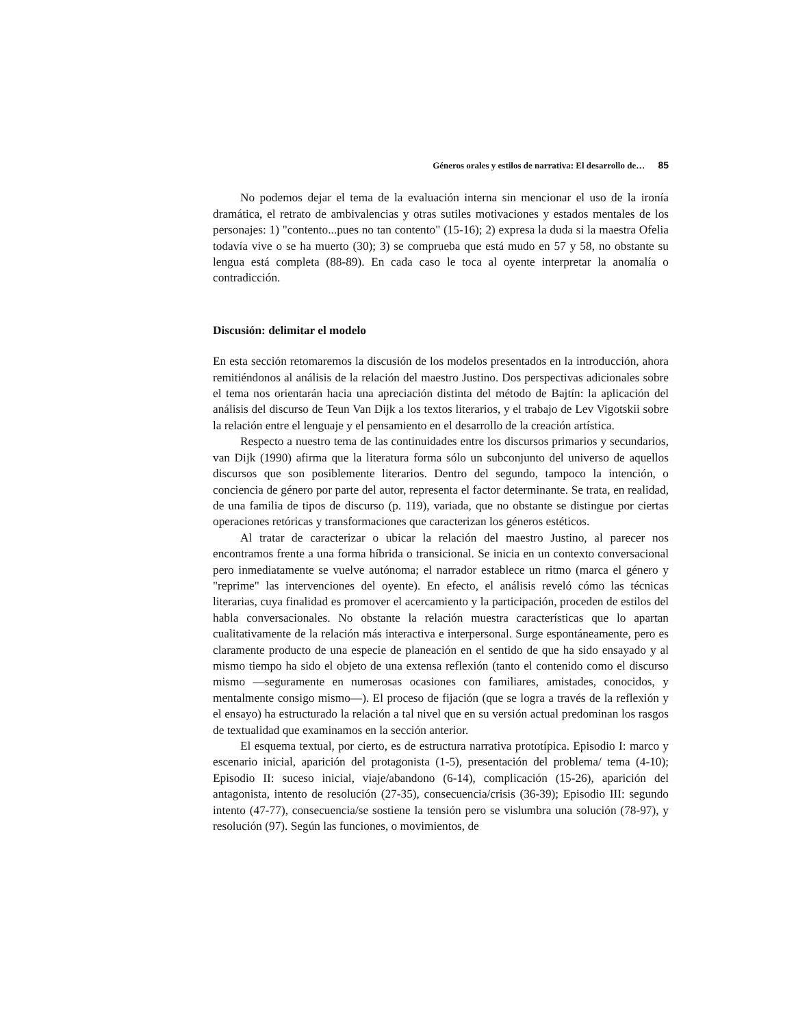Géneros orales y estilos de narrativa: El desarrollo de… 85
No podemos dejar el tema de la evaluación interna sin mencionar el uso de la ironía dramática, el retrato de ambivalencias y otras sutiles motivaciones y estados mentales de los personajes: 1) "contento...pues no tan contento" (15-16); 2) expresa la duda si la maestra Ofelia todavía vive o se ha muerto (30); 3) se comprueba que está mudo en 57 y 58, no obstante su lengua está completa (88-89). En cada caso le toca al oyente interpretar la anomalía o contradicción.
Discusión: delimitar el modelo
En esta sección retomaremos la discusión de los modelos presentados en la introducción, ahora remitiéndonos al análisis de la relación del maestro Justino. Dos perspectivas adicionales sobre el tema nos orientarán hacia una apreciación distinta del método de Bajtín: la aplicación del análisis del discurso de Teun Van Dijk a los textos literarios, y el trabajo de Lev Vigotskii sobre la relación entre el lenguaje y el pensamiento en el desarrollo de la creación artística.
Respecto a nuestro tema de las continuidades entre los discursos primarios y secundarios, van Dijk (1990) afirma que la literatura forma sólo un subconjunto del universo de aquellos discursos que son posiblemente literarios. Dentro del segundo, tampoco la intención, o conciencia de género por parte del autor, representa el factor determinante. Se trata, en realidad, de una familia de tipos de discurso (p. 119), variada, que no obstante se distingue por ciertas operaciones retóricas y transformaciones que caracterizan los géneros estéticos.
Al tratar de caracterizar o ubicar la relación del maestro Justino, al parecer nos encontramos frente a una forma híbrida o transicional. Se inicia en un contexto conversacional pero inmediatamente se vuelve autónoma; el narrador establece un ritmo (marca el género y "reprime" las intervenciones del oyente). En efecto, el análisis reveló cómo las técnicas literarias, cuya finalidad es promover el acercamiento y la participación, proceden de estilos del habla conversacionales. No obstante la relación muestra características que lo apartan cualitativamente de la relación más interactiva e interpersonal. Surge espontáneamente, pero es claramente producto de una especie de planeación en el sentido de que ha sido ensayado y al mismo tiempo ha sido el objeto de una extensa reflexión (tanto el contenido como el discurso mismo —seguramente en numerosas ocasiones con familiares, amistades, conocidos, y mentalmente consigo mismo—). El proceso de fijación (que se logra a través de la reflexión y el ensayo) ha estructurado la relación a tal nivel que en su versión actual predominan los rasgos de textualidad que examinamos en la sección anterior.
El esquema textual, por cierto, es de estructura narrativa prototípica. Episodio I: marco y escenario inicial, aparición del protagonista (1-5), presentación del problema/ tema (4-10); Episodio II: suceso inicial, viaje/abandono (6-14), complicación (15-26), aparición del antagonista, intento de resolución (27-35), consecuencia/crisis (36-39); Episodio III: segundo intento (47-77), consecuencia/se sostiene la tensión pero se vislumbra una solución (78-97), y resolución (97). Según las funciones, o movimientos, de